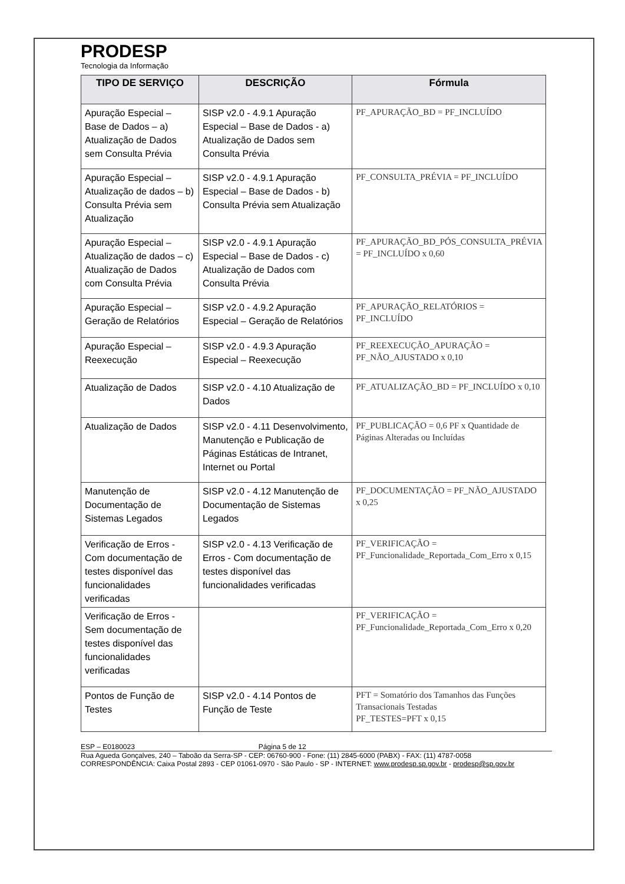PRODESP
Tecnologia da Informação
| TIPO DE SERVIÇO | DESCRIÇÃO | Fórmula |
| --- | --- | --- |
| Apuração Especial – Base de Dados – a) Atualização de Dados sem Consulta Prévia | SISP v2.0 - 4.9.1 Apuração Especial – Base de Dados - a) Atualização de Dados sem Consulta Prévia | PF_APURAÇÃO_BD = PF_INCLUÍDO |
| Apuração Especial – Atualização de dados – b) Consulta Prévia sem Atualização | SISP v2.0 - 4.9.1 Apuração Especial – Base de Dados - b) Consulta Prévia sem Atualização | PF_CONSULTA_PRÉVIA = PF_INCLUÍDO |
| Apuração Especial – Atualização de dados – c) Atualização de Dados com Consulta Prévia | SISP v2.0 - 4.9.1 Apuração Especial – Base de Dados - c) Atualização de Dados com Consulta Prévia | PF_APURAÇÃO_BD_PÓS_CONSULTA_PRÉVIA = PF_INCLUÍDO x 0,60 |
| Apuração Especial – Geração de Relatórios | SISP v2.0 - 4.9.2 Apuração Especial – Geração de Relatórios | PF_APURAÇÃO_RELATÓRIOS = PF_INCLUÍDO |
| Apuração Especial – Reexecução | SISP v2.0 - 4.9.3 Apuração Especial – Reexecução | PF_REEXECUÇÃO_APURAÇÃO = PF_NÃO_AJUSTADO x 0,10 |
| Atualização de Dados | SISP v2.0 - 4.10 Atualização de Dados | PF_ATUALIZAÇÃO_BD = PF_INCLUÍDO x 0,10 |
| Atualização de Dados | SISP v2.0 - 4.11 Desenvolvimento, Manutenção e Publicação de Páginas Estáticas de Intranet, Internet ou Portal | PF_PUBLICAÇÃO = 0,6 PF x Quantidade de Páginas Alteradas ou Incluídas |
| Manutenção de Documentação de Sistemas Legados | SISP v2.0 - 4.12 Manutenção de Documentação de Sistemas Legados | PF_DOCUMENTAÇÃO = PF_NÃO_AJUSTADO x 0,25 |
| Verificação de Erros - Com documentação de testes disponível das funcionalidades verificadas | SISP v2.0 - 4.13 Verificação de Erros - Com documentação de testes disponível das funcionalidades verificadas | PF_VERIFICAÇÃO = PF_Funcionalidade_Reportada_Com_Erro x 0,15 |
| Verificação de Erros - Sem documentação de testes disponível das funcionalidades verificadas | | PF_VERIFICAÇÃO = PF_Funcionalidade_Reportada_Com_Erro x 0,20 |
| Pontos de Função de Testes | SISP v2.0 - 4.14 Pontos de Função de Teste | PFT = Somatório dos Tamanhos das Funções Transacionais Testadas PF_TESTES=PFT x 0,15 |
ESP – E0180023 Página 5 de 12
Rua Agueda Gonçalves, 240 – Taboão da Serra-SP - CEP: 06760-900 - Fone: (11) 2845-6000 (PABX) - FAX: (11) 4787-0058
CORRESPONDÊNCIA: Caixa Postal 2893 - CEP 01061-0970 - São Paulo - SP - INTERNET: www.prodesp.sp.gov.br - prodesp@sp.gov.br